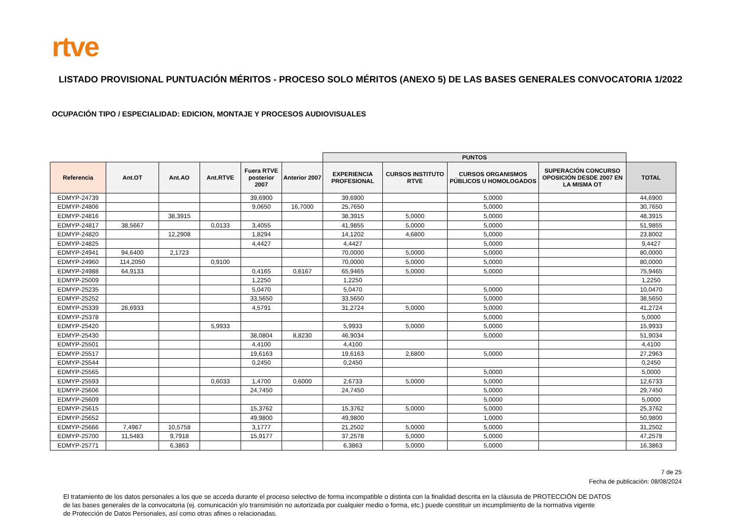rtve
LISTADO PROVISIONAL PUNTUACIÓN MÉRITOS - PROCESO SOLO MÉRITOS (ANEXO 5) DE LAS BASES GENERALES CONVOCATORIA 1/2022
OCUPACIÓN TIPO / ESPECIALIDAD: EDICION, MONTAJE Y PROCESOS AUDIOVISUALES
| | | | | | | PUNTOS | | | | |
| Referencia | Ant.OT | Ant.AO | Ant.RTVE | Fuera RTVE posterior 2007 | Anterior 2007 | EXPERIENCIA PROFESIONAL | CURSOS INSTITUTO RTVE | CURSOS ORGANISMOS PÚBLICOS U HOMOLOGADOS | SUPERACIÓN CONCURSO OPOSICIÓN DESDE 2007 EN LA MISMA OT | TOTAL |
| EDMYP-24739 | | | | 39,6900 | | 39,6900 | | 5,0000 | | 44,6900 |
| EDMYP-24806 | | | | 9,0650 | 16,7000 | 25,7650 | | 5,0000 | | 30,7650 |
| EDMYP-24816 | | 38,3915 | | | | 38,3915 | 5,0000 | 5,0000 | | 48,3915 |
| EDMYP-24817 | 38,5667 | | 0,0133 | 3,4055 | | 41,9855 | 5,0000 | 5,0000 | | 51,9855 |
| EDMYP-24820 | | 12,2908 | | 1,8294 | | 14,1202 | 4,6800 | 5,0000 | | 23,8002 |
| EDMYP-24825 | | | | 4,4427 | | 4,4427 | | 5,0000 | | 9,4427 |
| EDMYP-24941 | 94,6400 | 2,1723 | | | | 70,0000 | 5,0000 | 5,0000 | | 80,0000 |
| EDMYP-24960 | 114,2050 | | 0,9100 | | | 70,0000 | 5,0000 | 5,0000 | | 80,0000 |
| EDMYP-24988 | 64,9133 | | | 0,4165 | 0,6167 | 65,9465 | 5,0000 | 5,0000 | | 75,9465 |
| EDMYP-25009 | | | | 1,2250 | | 1,2250 | | | | 1,2250 |
| EDMYP-25235 | | | | 5,0470 | | 5,0470 | | 5,0000 | | 10,0470 |
| EDMYP-25252 | | | | 33,5650 | | 33,5650 | | 5,0000 | | 38,5650 |
| EDMYP-25339 | 26,6933 | | | 4,5791 | | 31,2724 | 5,0000 | 5,0000 | | 41,2724 |
| EDMYP-25378 | | | | | | | | 5,0000 | | 5,0000 |
| EDMYP-25420 | | | 5,9933 | | | 5,9933 | 5,0000 | 5,0000 | | 15,9933 |
| EDMYP-25430 | | | | 38,0804 | 8,8230 | 46,9034 | | 5,0000 | | 51,9034 |
| EDMYP-25501 | | | | 4,4100 | | 4,4100 | | | | 4,4100 |
| EDMYP-25517 | | | | 19,6163 | | 19,6163 | 2,6800 | 5,0000 | | 27,2963 |
| EDMYP-25544 | | | | 0,2450 | | 0,2450 | | | | 0,2450 |
| EDMYP-25565 | | | | | | | | 5,0000 | | 5,0000 |
| EDMYP-25593 | | | 0,6033 | 1,4700 | 0,6000 | 2,6733 | 5,0000 | 5,0000 | | 12,6733 |
| EDMYP-25606 | | | | 24,7450 | | 24,7450 | | 5,0000 | | 29,7450 |
| EDMYP-25609 | | | | | | | | 5,0000 | | 5,0000 |
| EDMYP-25615 | | | | 15,3762 | | 15,3762 | 5,0000 | 5,0000 | | 25,3762 |
| EDMYP-25652 | | | | 49,9800 | | 49,9800 | | 1,0000 | | 50,9800 |
| EDMYP-25666 | 7,4967 | 10,5758 | | 3,1777 | | 21,2502 | 5,0000 | 5,0000 | | 31,2502 |
| EDMYP-25700 | 11,5483 | 9,7918 | | 15,9177 | | 37,2578 | 5,0000 | 5,0000 | | 47,2578 |
| EDMYP-25771 | | 6,3863 | | | | 6,3863 | 5,0000 | 5,0000 | | 16,3863 |
7 de 25
Fecha de publicación: 08/08/2024
El tratamiento de los datos personales a los que se acceda durante el proceso selectivo de forma incompatible o distinta con la finalidad descrita en la cláusula de PROTECCIÓN DE DATOS
de las bases generales de la convocatoria (ej. comunicación y/o transmisión no autorizada por cualquier medio o forma, etc.) puede constituir un incumplimiento de la normativa vigente
de Protección de Datos Personales, así como otras afines o relacionadas.